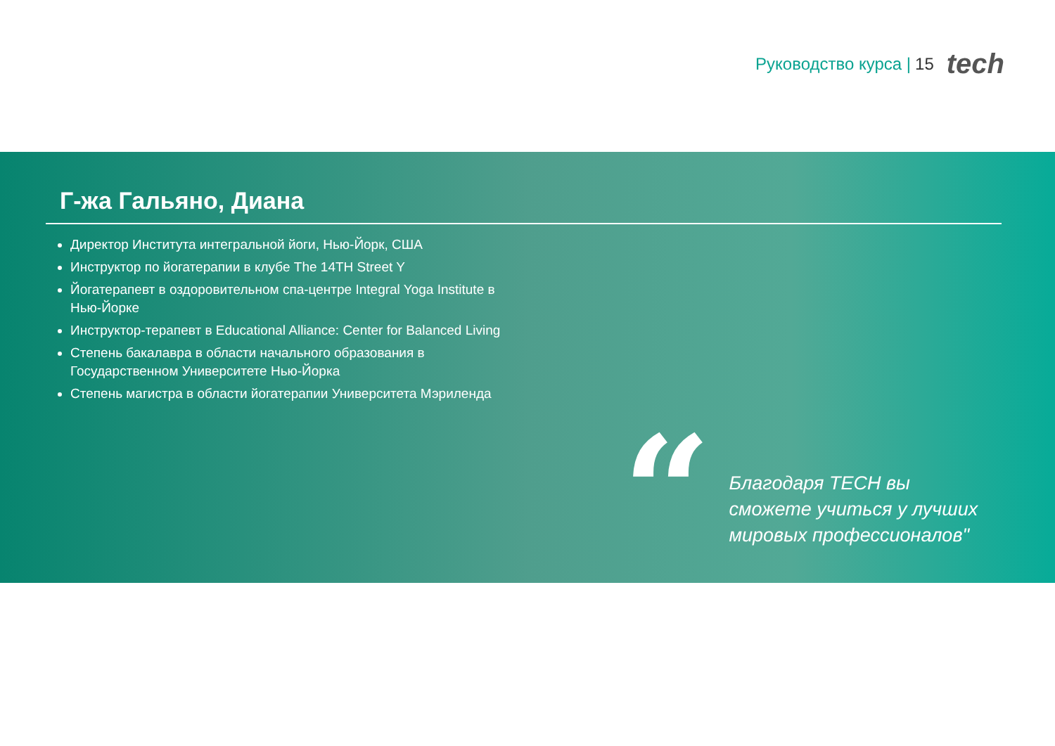Руководство курса | 15 tech
Г-жа Гальяно, Диана
Директор Института интегральной йоги, Нью-Йорк, США
Инструктор по йогатерапии в клубе The 14TH Street Y
Йогатерапевт в оздоровительном спа-центре Integral Yoga Institute в Нью-Йорке
Инструктор-терапевт в Educational Alliance: Center for Balanced Living
Степень бакалавра в области начального образования в Государственном Университете Нью-Йорка
Степень магистра в области йогатерапии Университета Мэриленда
“
Благодаря TECH вы сможете учиться у лучших мировых профессионалов"